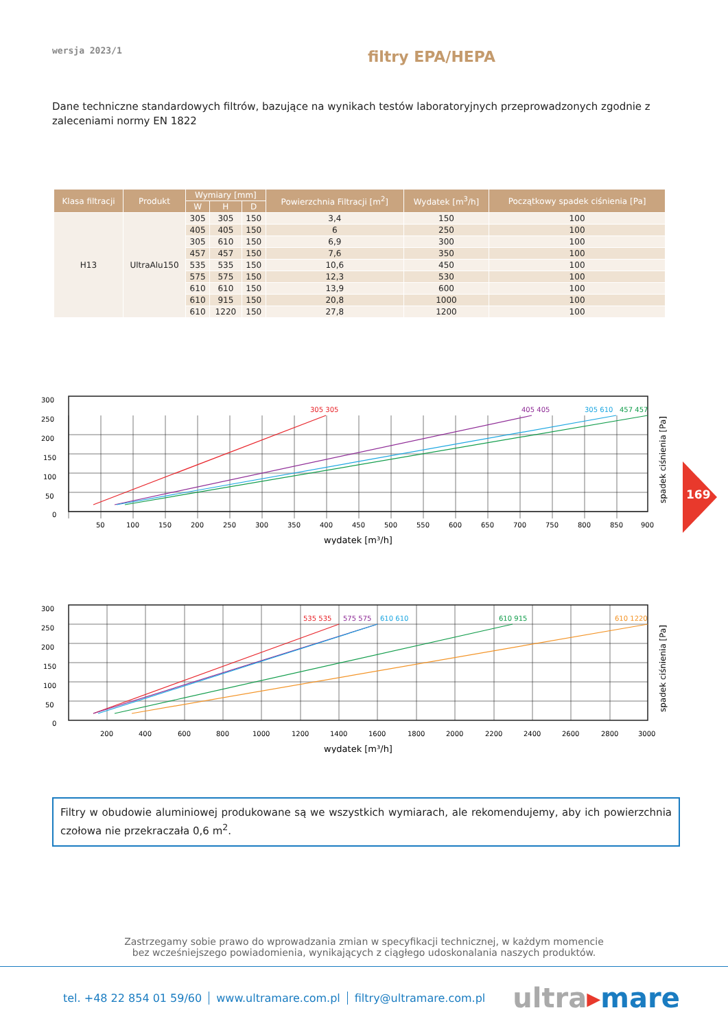wersja 2023/1
filtry EPA/HEPA
Dane techniczne standardowych filtrów, bazujące na wynikach testów laboratoryjnych przeprowadzonych zgodnie z zaleceniami normy EN 1822
| Klasa filtracji | Produkt | Wymiary [mm] | | | Powierzchnia Filtracji [m<sup>2</sup>] | Wydatek [m<sup>3</sup>/h] | Początkowy spadek ciśnienia [Pa] |
| --- | --- | --- | --- | --- | --- | --- | --- |
| | | W | H | D | | | |
| H13 | UltraAlu150 | 305 | 305 | 150 | 3,4 | 150 | 100 |
| | | 405 | 405 | 150 | 6 | 250 | 100 |
| | | 305 | 610 | 150 | 6,9 | 300 | 100 |
| | | 457 | 457 | 150 | 7,6 | 350 | 100 |
| | | 535 | 535 | 150 | 10,6 | 450 | 100 |
| | | 575 | 575 | 150 | 12,3 | 530 | 100 |
| | | 610 | 610 | 150 | 13,9 | 600 | 100 |
| | | 610 | 915 | 150 | 20,8 | 1000 | 100 |
| | | 610 | 1220 | 150 | 27,8 | 1200 | 100 |
305 305
405 405
305 610
457 457
300
250
200
150
100
50
0
50
100
150
200
250
300
350
400
450
500
550
600
650
700
750
800
850
900
wydatek [m³/h]
spadek ciśnienia [Pa]
535 535
575 575
610 610
610 915
610 1220
300
250
200
150
100
50
0
200
400
600
800
1000
1200
1400
1600
1800
2000
2200
2400
2600
2800
3000
wydatek [m³/h]
spadek ciśnienia [Pa]
Filtry w obudowie aluminiowej produkowane są we wszystkich wymiarach, ale rekomendujemy, aby ich powierzchnia czołowa nie przekraczała 0,6 m<sup>2</sup>.
Zastrzegamy sobie prawo do wprowadzania zmian w specyfikacji technicznej, w każdym momencie
bez wcześniejszego powiadomienia, wynikających z ciągłego udoskonalania naszych produktów.
tel. +48 22 854 01 59/60 www.ultramare.com.pl filtry@ultramare.com.pl
ultra▸mare
169